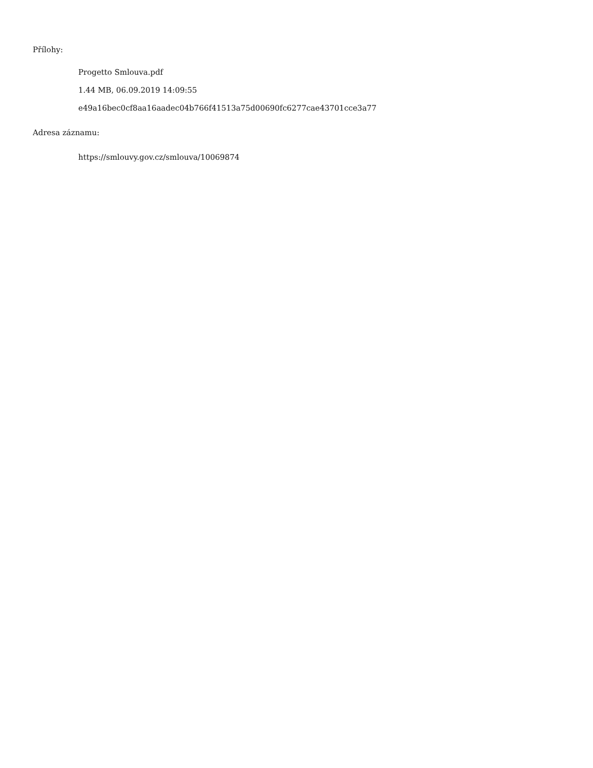Přílohy:
Progetto Smlouva.pdf
1.44 MB, 06.09.2019 14:09:55
e49a16bec0cf8aa16aadec04b766f41513a75d00690fc6277cae43701cce3a77
Adresa záznamu:
https://smlouvy.gov.cz/smlouva/10069874